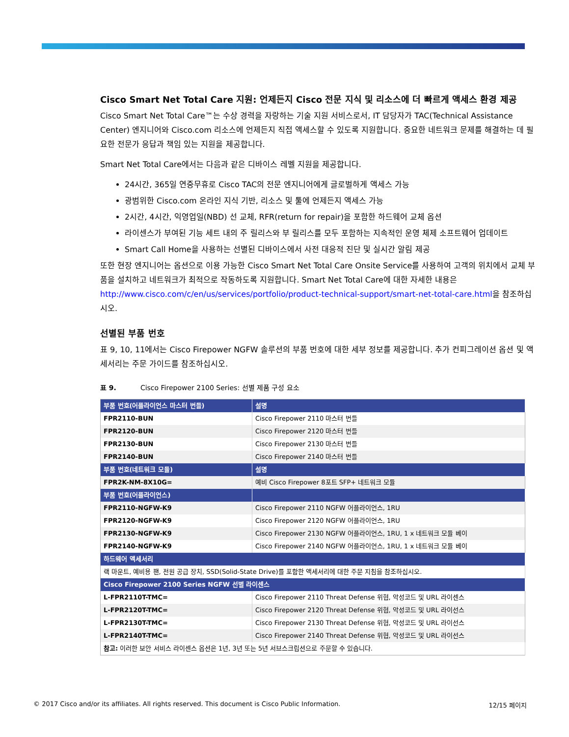Cisco Smart Net Total Care 지원: 언제든지 Cisco 전문 지식 및 리소스에 더 빠르게 액세스 환경 제공
Cisco Smart Net Total Care™는 수상 경력을 자랑하는 기술 지원 서비스로서, IT 담당자가 TAC(Technical Assistance Center) 엔지니어와 Cisco.com 리소스에 언제든지 직접 액세스할 수 있도록 지원합니다. 중요한 네트워크 문제를 해결하는 데 필요한 전문가 응답과 책임 있는 지원을 제공합니다.
Smart Net Total Care에서는 다음과 같은 디바이스 레벨 지원을 제공합니다.
24시간, 365일 연중무휴로 Cisco TAC의 전문 엔지니어에게 글로벌하게 액세스 가능
광범위한 Cisco.com 온라인 지식 기반, 리소스 및 툴에 언제든지 액세스 가능
2시간, 4시간, 익영업일(NBD) 선 교체, RFR(return for repair)을 포함한 하드웨어 교체 옵션
라이센스가 부여된 기능 세트 내의 주 릴리스와 부 릴리스를 모두 포함하는 지속적인 운영 체제 소프트웨어 업데이트
Smart Call Home을 사용하는 선별된 디바이스에서 사전 대응적 진단 및 실시간 알림 제공
또한 현장 엔지니어는 옵션으로 이용 가능한 Cisco Smart Net Total Care Onsite Service를 사용하여 고객의 위치에서 교체 부품을 설치하고 네트워크가 최적으로 작동하도록 지원합니다. Smart Net Total Care에 대한 자세한 내용은 http://www.cisco.com/c/en/us/services/portfolio/product-technical-support/smart-net-total-care.html을 참조하십시오.
선별된 부품 번호
표 9, 10, 11에서는 Cisco Firepower NGFW 솔루션의 부품 번호에 대한 세부 정보를 제공합니다. 추가 컨피그레이션 옵션 및 액세서리는 주문 가이드를 참조하십시오.
표 9. Cisco Firepower 2100 Series: 선별 제품 구성 요소
| 부품 번호(어플라이언스 마스터 번들) | 설명 |
| --- | --- |
| FPR2110-BUN | Cisco Firepower 2110 마스터 번들 |
| FPR2120-BUN | Cisco Firepower 2120 마스터 번들 |
| FPR2130-BUN | Cisco Firepower 2130 마스터 번들 |
| FPR2140-BUN | Cisco Firepower 2140 마스터 번들 |
| 부품 번호(네트워크 모듈) | 설명 |
| FPR2K-NM-8X10G= | 예비 Cisco Firepower 8포트 SFP+ 네트워크 모듈 |
| 부품 번호(어플라이언스) | |
| FPR2110-NGFW-K9 | Cisco Firepower 2110 NGFW 어플라이언스, 1RU |
| FPR2120-NGFW-K9 | Cisco Firepower 2120 NGFW 어플라이언스, 1RU |
| FPR2130-NGFW-K9 | Cisco Firepower 2130 NGFW 어플라이언스, 1RU, 1 x 네트워크 모듈 베이 |
| FPR2140-NGFW-K9 | Cisco Firepower 2140 NGFW 어플라이언스, 1RU, 1 x 네트워크 모듈 베이 |
| 하드웨어 액세서리 | |
| 랙 마운트, 예비용 팬, 전원 공급 장치, SSD(Solid-State Drive)를 포함한 액세서리에 대한 주문 지침을 참조하십시오. | |
| Cisco Firepower 2100 Series NGFW 선별 라이센스 | |
| L-FPR2110T-TMC= | Cisco Firepower 2110 Threat Defense 위협, 악성코드 및 URL 라이센스 |
| L-FPR2120T-TMC= | Cisco Firepower 2120 Threat Defense 위협, 악성코드 및 URL 라이선스 |
| L-FPR2130T-TMC= | Cisco Firepower 2130 Threat Defense 위협, 악성코드 및 URL 라이선스 |
| L-FPR2140T-TMC= | Cisco Firepower 2140 Threat Defense 위협, 악성코드 및 URL 라이선스 |
| 참고: 이러한 보안 서비스 라이센스 옵션은 1년, 3년 또는 5년 서브스크립션으로 주문할 수 있습니다. | |
© 2017 Cisco and/or its affiliates. All rights reserved. This document is Cisco Public Information. 12/15 페이지